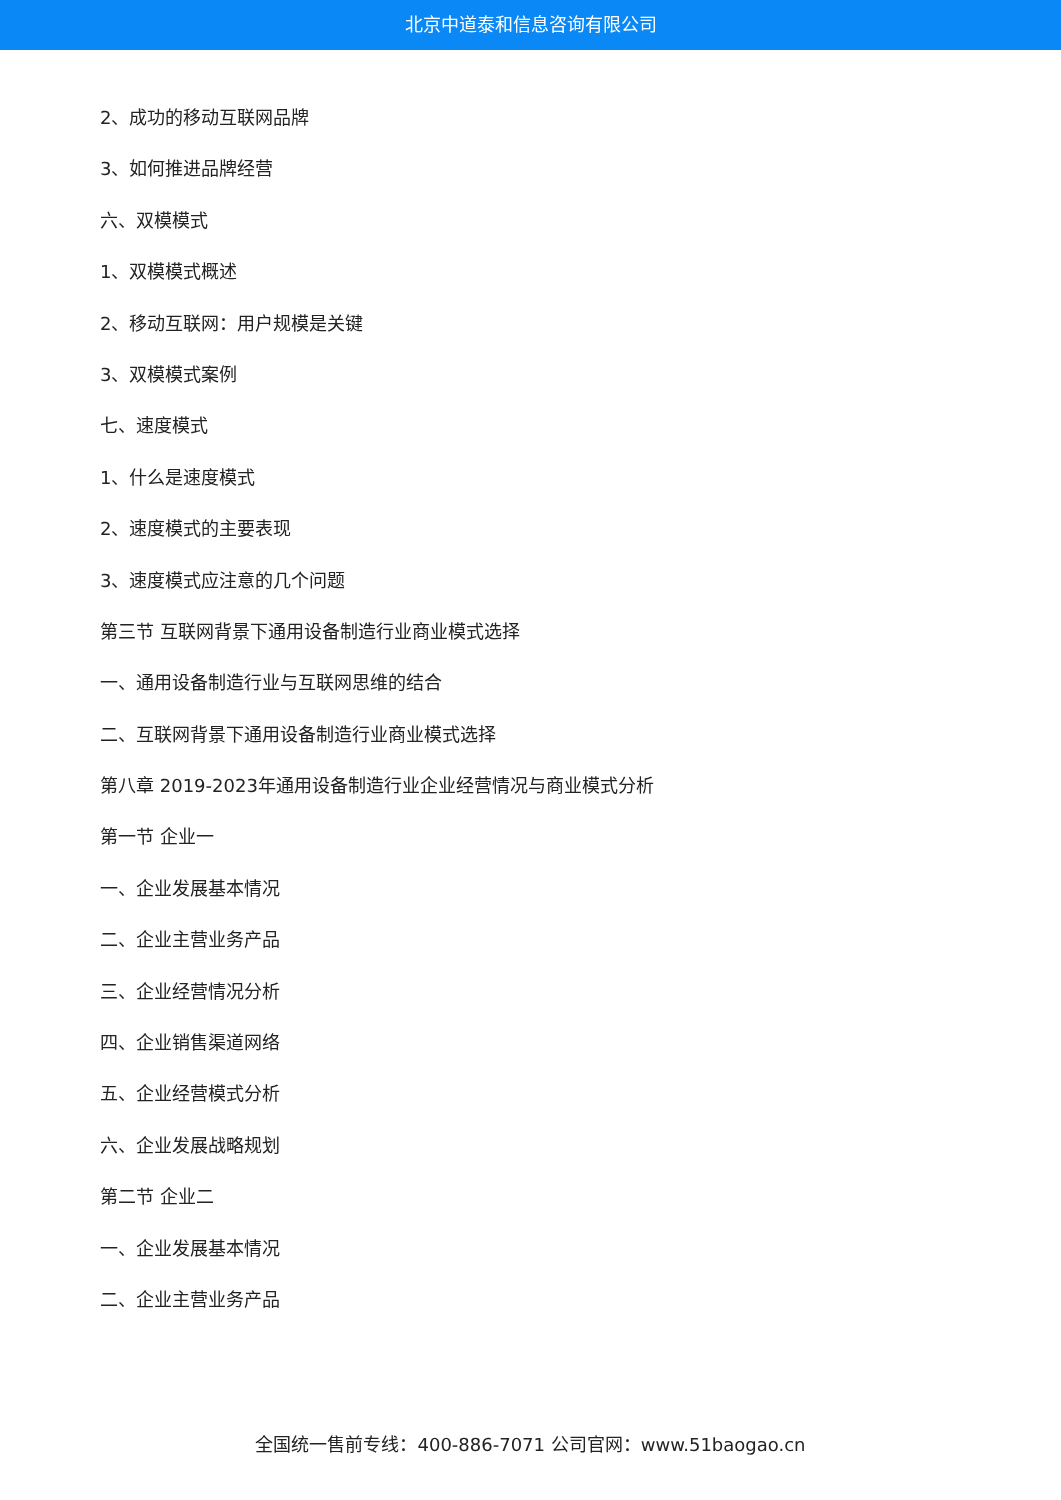北京中道泰和信息咨询有限公司
2、成功的移动互联网品牌
3、如何推进品牌经营
六、双模模式
1、双模模式概述
2、移动互联网：用户规模是关键
3、双模模式案例
七、速度模式
1、什么是速度模式
2、速度模式的主要表现
3、速度模式应注意的几个问题
第三节 互联网背景下通用设备制造行业商业模式选择
一、通用设备制造行业与互联网思维的结合
二、互联网背景下通用设备制造行业商业模式选择
第八章 2019-2023年通用设备制造行业企业经营情况与商业模式分析
第一节 企业一
一、企业发展基本情况
二、企业主营业务产品
三、企业经营情况分析
四、企业销售渠道网络
五、企业经营模式分析
六、企业发展战略规划
第二节 企业二
一、企业发展基本情况
二、企业主营业务产品
全国统一售前专线：400-886-7071 公司官网：www.51baogao.cn